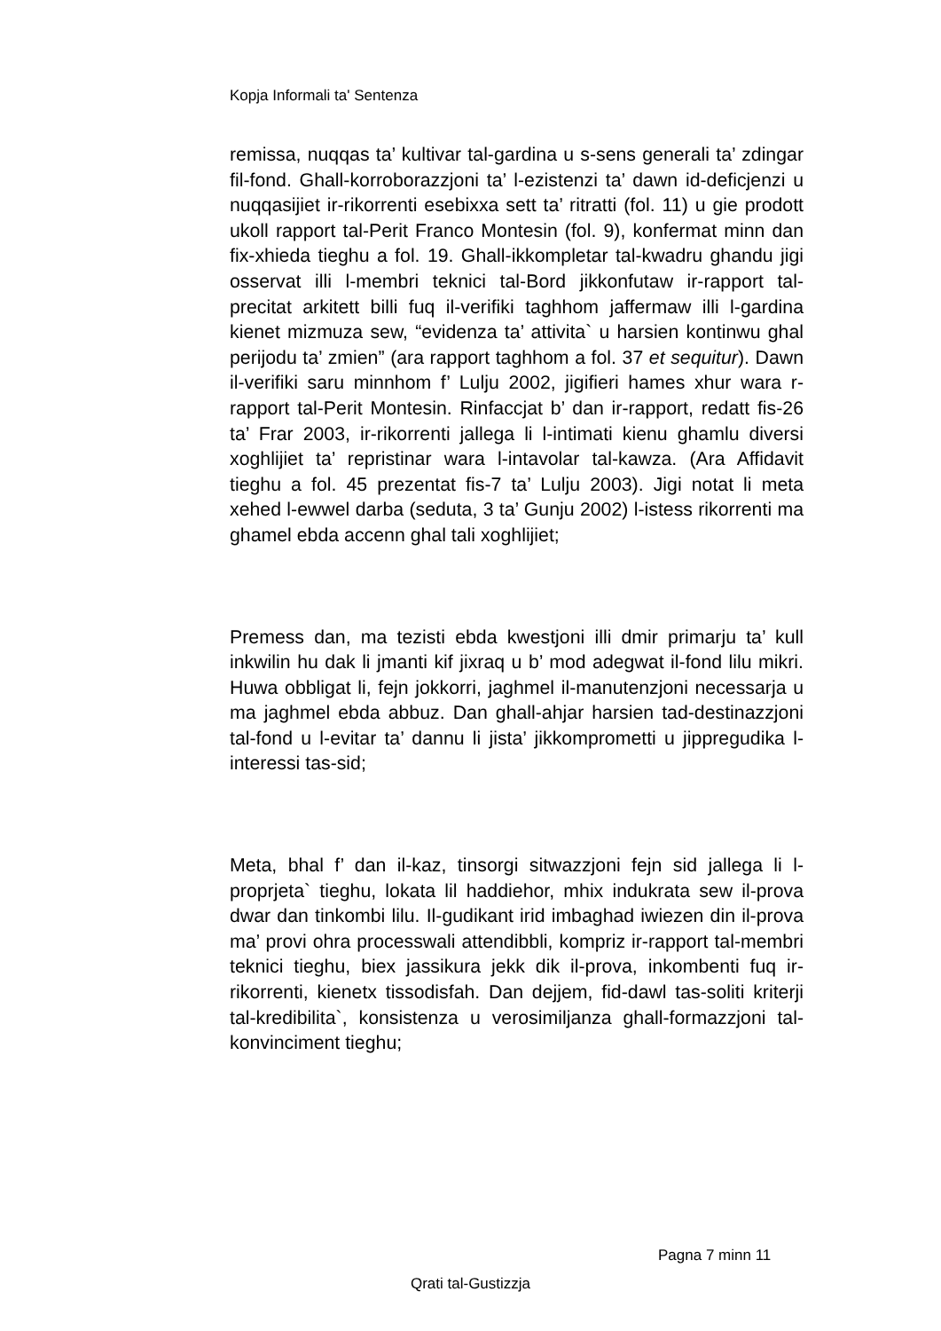Kopja Informali ta' Sentenza
remissa, nuqqas ta’ kultivar tal-gardina u s-sens generali ta’ zdingar fil-fond. Ghall-korroborazzjoni ta’ l-ezistenzi ta’ dawn id-deficjenzi u nuqqasijiet ir-rikorrenti esebixxa sett ta’ ritratti (fol. 11) u gie prodott ukoll rapport tal-Perit Franco Montesin (fol. 9), konfermat minn dan fix-xhieda tieghu a fol. 19. Ghall-ikkompletar tal-kwadru ghandu jigi osservat illi l-membri teknici tal-Bord jikkonfutaw ir-rapport tal-precitat arkitett billi fuq il-verifiki taghhom jaffermaw illi l-gardina kienet mizmuza sew, “evidenza ta’ attivita` u harsien kontinwu ghal perijodu ta’ zmien” (ara rapport taghhom a fol. 37 et sequitur). Dawn il-verifiki saru minnhom f’ Lulju 2002, jigifieri hames xhur wara r-rapport tal-Perit Montesin. Rinfaccjat b’ dan ir-rapport, redatt fis-26 ta’ Frar 2003, ir-rikorrenti jallega li l-intimati kienu ghamlu diversi xoghlijiet ta’ repristinar wara l-intavolar tal-kawza. (Ara Affidavit tieghu a fol. 45 prezentat fis-7 ta’ Lulju 2003). Jigi notat li meta xehed l-ewwel darba (seduta, 3 ta’ Gunju 2002) l-istess rikorrenti ma ghamel ebda accenn ghal tali xoghlijiet;
Premess dan, ma tezisti ebda kwestjoni illi dmir primarju ta’ kull inkwilin hu dak li jmanti kif jixraq u b’ mod adegwat il-fond lilu mikri. Huwa obbligat li, fejn jokkorri, jaghmel il-manutenzjoni necessarja u ma jaghmel ebda abbuz. Dan ghall-ahjar harsien tad-destinazzjoni tal-fond u l-evitar ta’ dannu li jista’ jikkomprometti u jippregudika l-interessi tas-sid;
Meta, bhal f’ dan il-kaz, tinsorgi sitwazzjoni fejn sid jallega li l-proprjeta` tieghu, lokata lil haddiehor, mhix indukrata sew il-prova dwar dan tinkombi lilu. Il-gudikant irid imbaghad iwiezen din il-prova ma’ provi ohra processwali attendibbli, kompriz ir-rapport tal-membri teknici tieghu, biex jassikura jekk dik il-prova, inkombenti fuq ir-rikorrenti, kienetx tissodisfah. Dan dejjem, fid-dawl tas-soliti kriterji tal-kredibilita`, konsistenza u verosimiljanza ghall-formazzjoni tal-konvinciment tieghu;
Pagna 7 minn 11
Qrati tal-Gustizzja